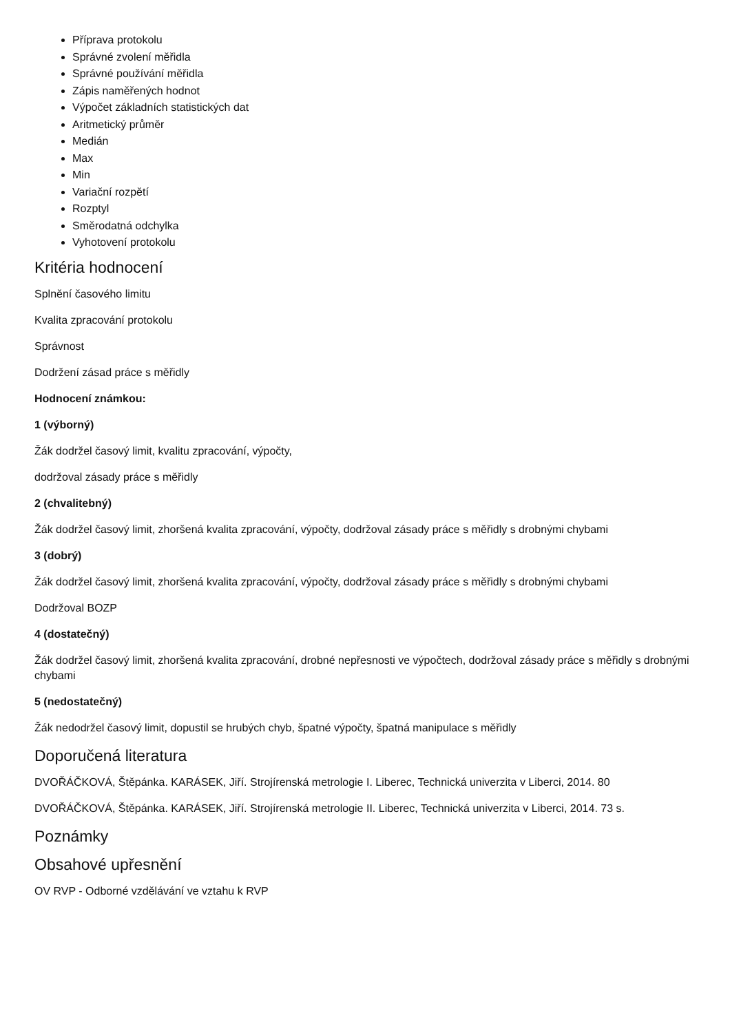Příprava protokolu
Správné zvolení měřidla
Správné používání měřidla
Zápis naměřených hodnot
Výpočet základních statistických dat
Aritmetický průměr
Medián
Max
Min
Variační rozpětí
Rozptyl
Směrodatná odchylka
Vyhotovení protokolu
Kritéria hodnocení
Splnění časového limitu
Kvalita zpracování protokolu
Správnost
Dodržení zásad práce s měřidly
Hodnocení známkou:
1 (výborný)
Žák dodržel časový limit, kvalitu zpracování, výpočty,
dodržoval zásady práce s měřidly
2 (chvalitebný)
Žák dodržel časový limit, zhoršená kvalita zpracování, výpočty, dodržoval zásady práce s měřidly s drobnými chybami
3 (dobrý)
Žák dodržel časový limit, zhoršená kvalita zpracování, výpočty, dodržoval zásady práce s měřidly s drobnými chybami
Dodržoval BOZP
4 (dostatečný)
Žák dodržel časový limit, zhoršená kvalita zpracování, drobné nepřesnosti ve výpočtech, dodržoval zásady práce s měřidly s drobnými chybami
5 (nedostatečný)
Žák nedodržel časový limit, dopustil se hrubých chyb, špatné výpočty, špatná manipulace s měřidly
Doporučená literatura
DVOŘÁČKOVÁ, Štěpánka. KARÁSEK, Jiří. Strojírenská metrologie I. Liberec, Technická univerzita v Liberci, 2014. 80
DVOŘÁČKOVÁ, Štěpánka. KARÁSEK, Jiří. Strojírenská metrologie II. Liberec, Technická univerzita v Liberci, 2014. 73 s.
Poznámky
Obsahové upřesnění
OV RVP - Odborné vzdělávání ve vztahu k RVP